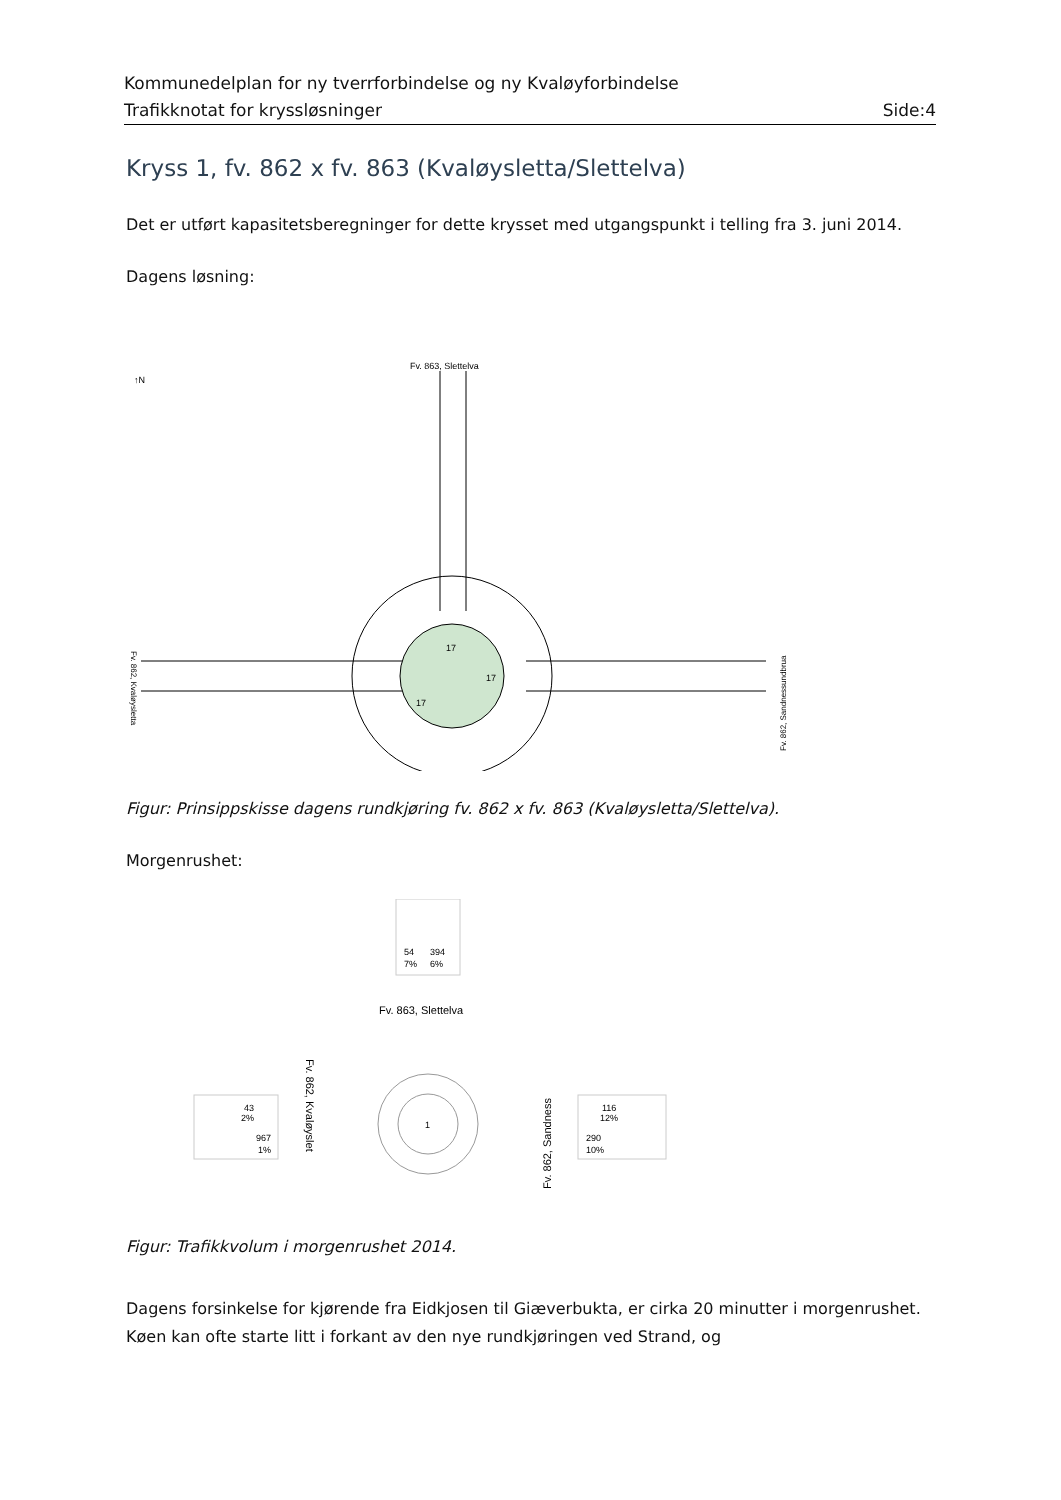Kommunedelplan for ny tverrforbindelse og ny Kvaløyforbindelse
Trafikknotat for kryssløsninger Side:4
Kryss 1, fv. 862 x fv. 863 (Kvaløysletta/Slettelva)
Det er utført kapasitetsberegninger for dette krysset med utgangspunkt i telling fra 3. juni 2014.
Dagens løsning:
Fv. 863, Slettelva
↑N
17
17
17
Fv. 862, Kvaløysletta
Fv. 862, Sandnessundbrua
Figur: Prinsippskisse dagens rundkjøring fv. 862 x fv. 863 (Kvaløysletta/Slettelva).
Morgenrushet:
54
394
7%
6%
Fv. 863, Slettelva
43
2%
967
1%
116
12%
290
10%
1
Fv. 862, Kvaløyslet
Fv. 862, Sandness
Figur: Trafikkvolum i morgenrushet 2014.
Dagens forsinkelse for kjørende fra Eidkjosen til Giæverbukta, er cirka 20 minutter i morgenrushet. Køen kan ofte starte litt i forkant av den nye rundkjøringen ved Strand, og